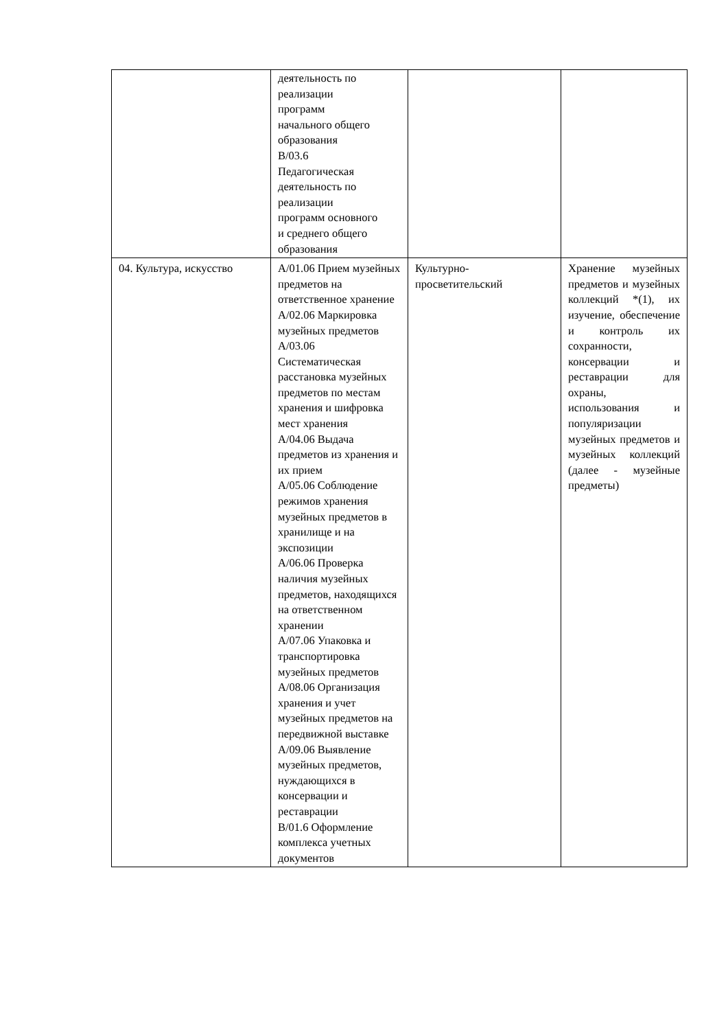| | деятельность по реализации программ начального общего образования B/03.6 Педагогическая деятельность по реализации программ основного и среднего общего образования | | |
| 04. Культура, искусство | A/01.06 Прием музейных предметов на ответственное хранение A/02.06 Маркировка музейных предметов A/03.06 Систематическая расстановка музейных предметов по местам хранения и шифровка мест хранения A/04.06 Выдача предметов из хранения и их прием A/05.06 Соблюдение режимов хранения музейных предметов в хранилище и на экспозиции A/06.06 Проверка наличия музейных предметов, находящихся на ответственном хранении A/07.06 Упаковка и транспортировка музейных предметов A/08.06 Организация хранения и учет музейных предметов на передвижной выставке A/09.06 Выявление музейных предметов, нуждающихся в консервации и реставрации B/01.6 Оформление комплекса учетных документов | Культурно-просветительский | Хранение музейных предметов и музейных коллекций *(1), их изучение, обеспечение и контроль их сохранности, консервации и реставрации для охраны, использования и популяризации музейных предметов и музейных коллекций (далее - музейные предметы) |